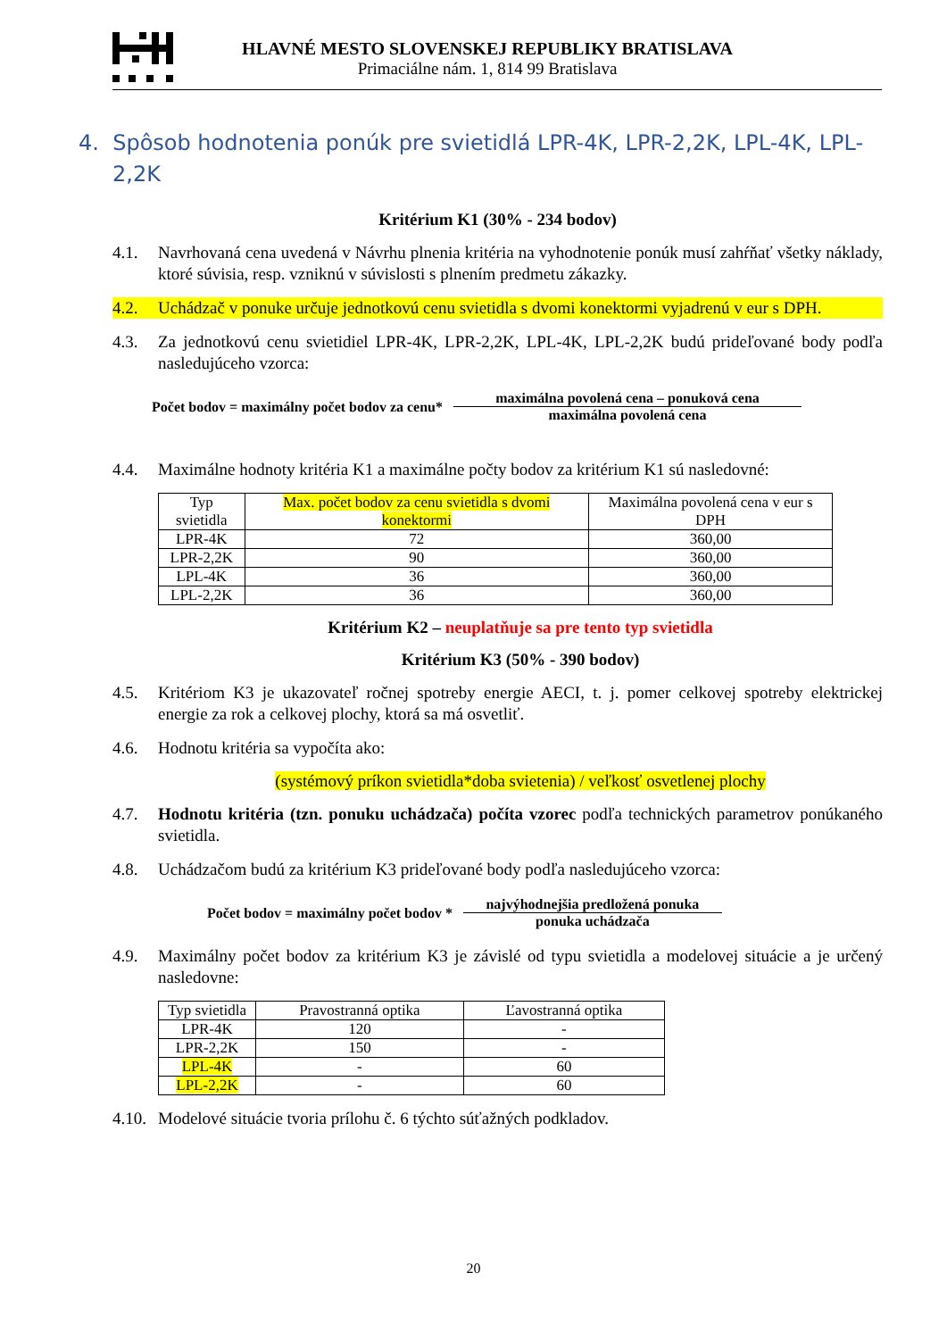HLAVNÉ MESTO SLOVENSKEJ REPUBLIKY BRATISLAVA
Primaciálne nám. 1, 814 99 Bratislava
4. Spôsob hodnotenia ponúk pre svietidlá LPR-4K, LPR-2,2K, LPL-4K, LPL-2,2K
Kritérium K1 (30% - 234 bodov)
4.1. Navrhovaná cena uvedená v Návrhu plnenia kritéria na vyhodnotenie ponúk musí zahŕňať všetky náklady, ktoré súvisia, resp. vzniknú v súvislosti s plnením predmetu zákazky.
4.2. Uchádzač v ponuke určuje jednotkovú cenu svietidla s dvomi konektormi vyjadrenú v eur s DPH.
4.3. Za jednotkovú cenu svietidiel LPR-4K, LPR-2,2K, LPL-4K, LPL-2,2K budú prideľované body podľa nasledujúceho vzorca:
Počet bodov = maximálny počet bodov za cenu*
maximálna povolená cena – ponuková cena
maximálna povolená cena
4.4. Maximálne hodnoty kritéria K1 a maximálne počty bodov za kritérium K1 sú nasledovné:
| Typ svietidla | Max. počet bodov za cenu svietidla s dvomi konektormi | Maximálna povolená cena v eur s DPH |
| --- | --- | --- |
| LPR-4K | 72 | 360,00 |
| LPR-2,2K | 90 | 360,00 |
| LPL-4K | 36 | 360,00 |
| LPL-2,2K | 36 | 360,00 |
Kritérium K2 – neuplatňuje sa pre tento typ svietidla
Kritérium K3 (50% - 390 bodov)
4.5. Kritériom K3 je ukazovateľ ročnej spotreby energie AECI, t. j. pomer celkovej spotreby elektrickej energie za rok a celkovej plochy, ktorá sa má osvetliť.
4.6. Hodnotu kritéria sa vypočíta ako:
(systémový príkon svietidla*doba svietenia) / veľkosť osvetlenej plochy
4.7. Hodnotu kritéria (tzn. ponuku uchádzača) počíta vzorec podľa technických parametrov ponúkaného svietidla.
4.8. Uchádzačom budú za kritérium K3 prideľované body podľa nasledujúceho vzorca:
Počet bodov = maximálny počet bodov *
najvýhodnejšia predložená ponuka
ponuka uchádzača
4.9. Maximálny počet bodov za kritérium K3 je závislé od typu svietidla a modelovej situácie a je určený nasledovne:
| Typ svietidla | Pravostranná optika | Ľavostranná optika |
| --- | --- | --- |
| LPR-4K | 120 | - |
| LPR-2,2K | 150 | - |
| LPL-4K | - | 60 |
| LPL-2,2K | - | 60 |
4.10. Modelové situácie tvoria prílohu č. 6 týchto súťažných podkladov.
20